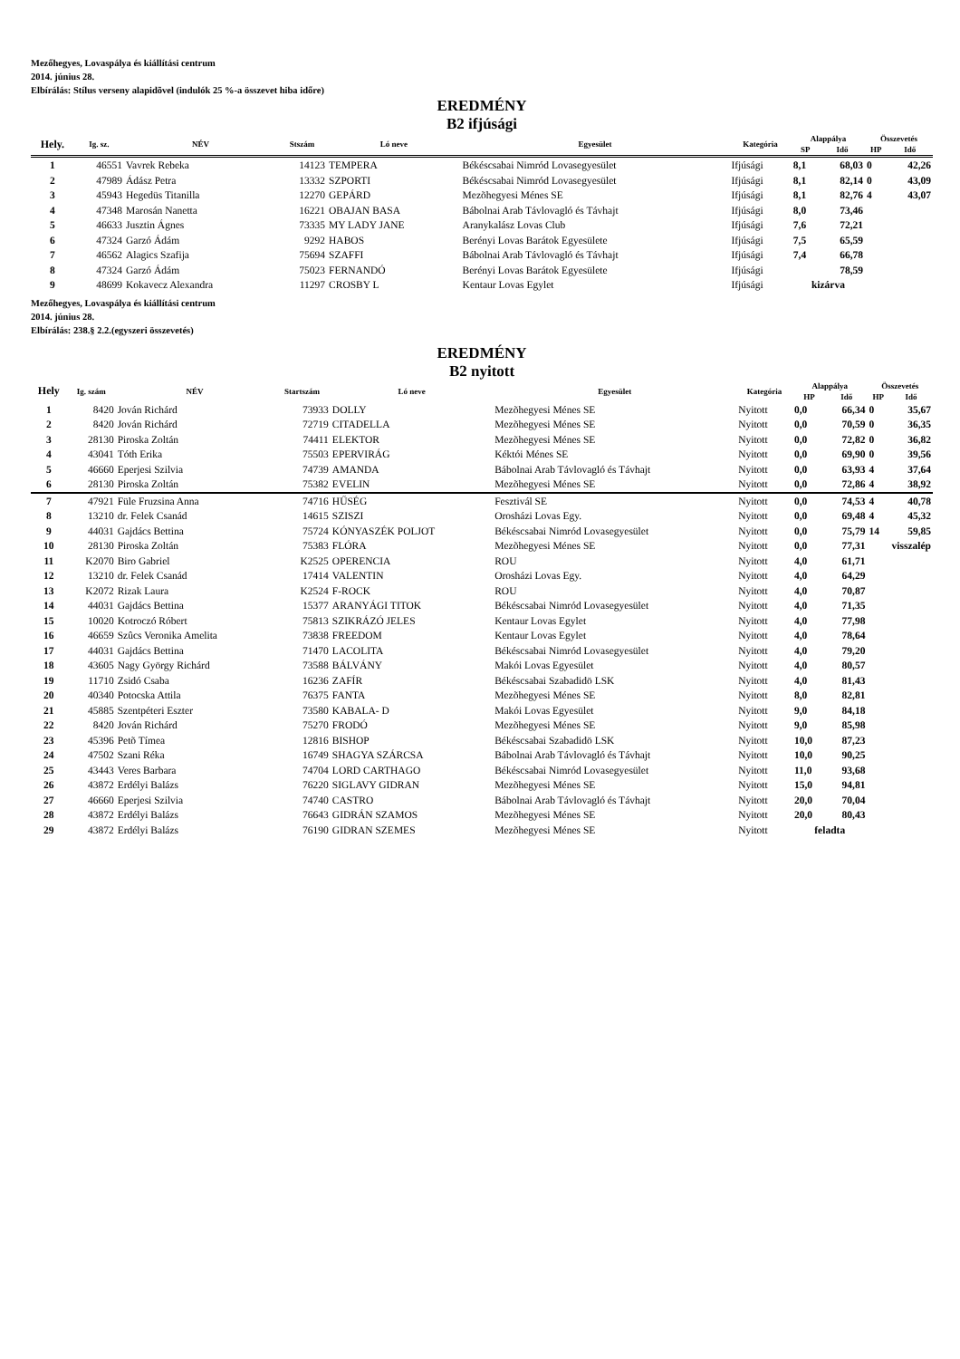Mezőhegyes, Lovaspálya és kiállítási centrum
2014. június 28.
Elbírálás: Stílus verseny alapidõvel (indulók 25 %-a összevet hiba időre)
EREDMÉNY
B2 ifjúsági
| Hely. | Ig. sz. | NÉV | Stszám | Ló neve | Egyesület | Kategória | Alappálya | | Összevetés | |
| --- | --- | --- | --- | --- | --- | --- | --- | --- | --- | --- |
| | | | | | | | SP | Idő | HP | Idő |
| 1 | 46551 | Vavrek Rebeka | 14123 | TEMPERA | Békéscsabai Nimród Lovasegyesület | Ifjúsági | 8,1 | 68,03 | 0 | 42,26 |
| 2 | 47989 | Ádász Petra | 13332 | SZPORTI | Békéscsabai Nimród Lovasegyesület | Ifjúsági | 8,1 | 82,14 | 0 | 43,09 |
| 3 | 45943 | Hegedüs Titanilla | 12270 | GEPÁRD | Mezõhegyesi Ménes SE | Ifjúsági | 8,1 | 82,76 | 4 | 43,07 |
| 4 | 47348 | Marosán Nanetta | 16221 | OBAJAN BASA | Bábolnai Arab Távlovagló és Távhajt | Ifjúsági | 8,0 | 73,46 | | |
| 5 | 46633 | Jusztin Ágnes | 73335 | MY LADY JANE | Aranykalász Lovas Club | Ifjúsági | 7,6 | 72,21 | | |
| 6 | 47324 | Garzó Ádám | 9292 | HABOS | Berényi Lovas Barátok Egyesülete | Ifjúsági | 7,5 | 65,59 | | |
| 7 | 46562 | Alagics Szafija | 75694 | SZAFFI | Bábolnai Arab Távlovagló és Távhajt | Ifjúsági | 7,4 | 66,78 | | |
| 8 | 47324 | Garzó Ádám | 75023 | FERNANDÓ | Berényi Lovas Barátok Egyesülete | Ifjúsági | | 78,59 | | |
| 9 | 48699 | Kokavecz Alexandra | 11297 | CROSBY L | Kentaur Lovas Egylet | Ifjúsági | kizárva | | | |
Mezőhegyes, Lovaspálya és kiállítási centrum
2014. június 28.
Elbírálás: 238.§ 2.2.(egyszeri összevetés)
EREDMÉNY
B2 nyitott
| Hely | Ig. szám | NÉV | Startszám | Ló neve | Egyesület | Kategória | Alappálya | | Összevetés | |
| --- | --- | --- | --- | --- | --- | --- | --- | --- | --- | --- |
| | | | | | | | HP | Idő | HP | Idő |
| 1 | 8420 | Jován Richárd | 73933 | DOLLY | Mezõhegyesi Ménes SE | Nyitott | 0,0 | 66,34 | 0 | 35,67 |
| 2 | 8420 | Jován Richárd | 72719 | CITADELLA | Mezõhegyesi Ménes SE | Nyitott | 0,0 | 70,59 | 0 | 36,35 |
| 3 | 28130 | Piroska Zoltán | 74411 | ELEKTOR | Mezõhegyesi Ménes SE | Nyitott | 0,0 | 72,82 | 0 | 36,82 |
| 4 | 43041 | Tóth Erika | 75503 | EPERVIRÁG | Kéktói Ménes SE | Nyitott | 0,0 | 69,90 | 0 | 39,56 |
| 5 | 46660 | Eperjesi Szilvia | 74739 | AMANDA | Bábolnai Arab Távlovagló és Távhajt | Nyitott | 0,0 | 63,93 | 4 | 37,64 |
| 6 | 28130 | Piroska Zoltán | 75382 | EVELIN | Mezõhegyesi Ménes SE | Nyitott | 0,0 | 72,86 | 4 | 38,92 |
| 7 | 47921 | Füle Fruzsina Anna | 74716 | HŰSÉG | Fesztivál SE | Nyitott | 0,0 | 74,53 | 4 | 40,78 |
| 8 | 13210 | dr. Felek Csanád | 14615 | SZISZI | Orosházi Lovas Egy. | Nyitott | 0,0 | 69,48 | 4 | 45,32 |
| 9 | 44031 | Gajdács Bettina | 75724 | KÓNYASZÉK POLJOT | Békéscsabai Nimród Lovasegyesület | Nyitott | 0,0 | 75,79 | 14 | 59,85 |
| 10 | 28130 | Piroska Zoltán | 75383 | FLÓRA | Mezõhegyesi Ménes SE | Nyitott | 0,0 | 77,31 | visszalép | |
| 11 | K2070 | Biro Gabriel | K2525 | OPERENCIA | ROU | Nyitott | 4,0 | 61,71 | | |
| 12 | 13210 | dr. Felek Csanád | 17414 | VALENTIN | Orosházi Lovas Egy. | Nyitott | 4,0 | 64,29 | | |
| 13 | K2072 | Rizak Laura | K2524 | F-ROCK | ROU | Nyitott | 4,0 | 70,87 | | |
| 14 | 44031 | Gajdács Bettina | 15377 | ARANYÁGI TITOK | Békéscsabai Nimród Lovasegyesület | Nyitott | 4,0 | 71,35 | | |
| 15 | 10020 | Kotroczó Róbert | 75813 | SZIKRÁZÓ JELES | Kentaur Lovas Egylet | Nyitott | 4,0 | 77,98 | | |
| 16 | 46659 | Szûcs Veronika Amelita | 73838 | FREEDOM | Kentaur Lovas Egylet | Nyitott | 4,0 | 78,64 | | |
| 17 | 44031 | Gajdács Bettina | 71470 | LACOLITA | Békéscsabai Nimród Lovasegyesület | Nyitott | 4,0 | 79,20 | | |
| 18 | 43605 | Nagy György Richárd | 73588 | BÁLVÁNY | Makói Lovas Egyesület | Nyitott | 4,0 | 80,57 | | |
| 19 | 11710 | Zsidó Csaba | 16236 | ZAFÍR | Békéscsabai Szabadidö LSK | Nyitott | 4,0 | 81,43 | | |
| 20 | 40340 | Potocska Attila | 76375 | FANTA | Mezõhegyesi Ménes SE | Nyitott | 8,0 | 82,81 | | |
| 21 | 45885 | Szentpéteri Eszter | 73580 | KABALA- D | Makói Lovas Egyesület | Nyitott | 9,0 | 84,18 | | |
| 22 | 8420 | Jován Richárd | 75270 | FRODÓ | Mezõhegyesi Ménes SE | Nyitott | 9,0 | 85,98 | | |
| 23 | 45396 | Petõ Tímea | 12816 | BISHOP | Békéscsabai Szabadidö LSK | Nyitott | 10,0 | 87,23 | | |
| 24 | 47502 | Szani Réka | 16749 | SHAGYA SZÁRCSA | Bábolnai Arab Távlovagló és Távhajt | Nyitott | 10,0 | 90,25 | | |
| 25 | 43443 | Veres Barbara | 74704 | LORD CARTHAGO | Békéscsabai Nimród Lovasegyesület | Nyitott | 11,0 | 93,68 | | |
| 26 | 43872 | Erdélyi Balázs | 76220 | SIGLAVY GIDRAN | Mezõhegyesi Ménes SE | Nyitott | 15,0 | 94,81 | | |
| 27 | 46660 | Eperjesi Szilvia | 74740 | CASTRO | Bábolnai Arab Távlovagló és Távhajt | Nyitott | 20,0 | 70,04 | | |
| 28 | 43872 | Erdélyi Balázs | 76643 | GIDRÁN SZAMOS | Mezõhegyesi Ménes SE | Nyitott | 20,0 | 80,43 | | |
| 29 | 43872 | Erdélyi Balázs | 76190 | GIDRAN SZEMES | Mezõhegyesi Ménes SE | Nyitott | feladta | | | |